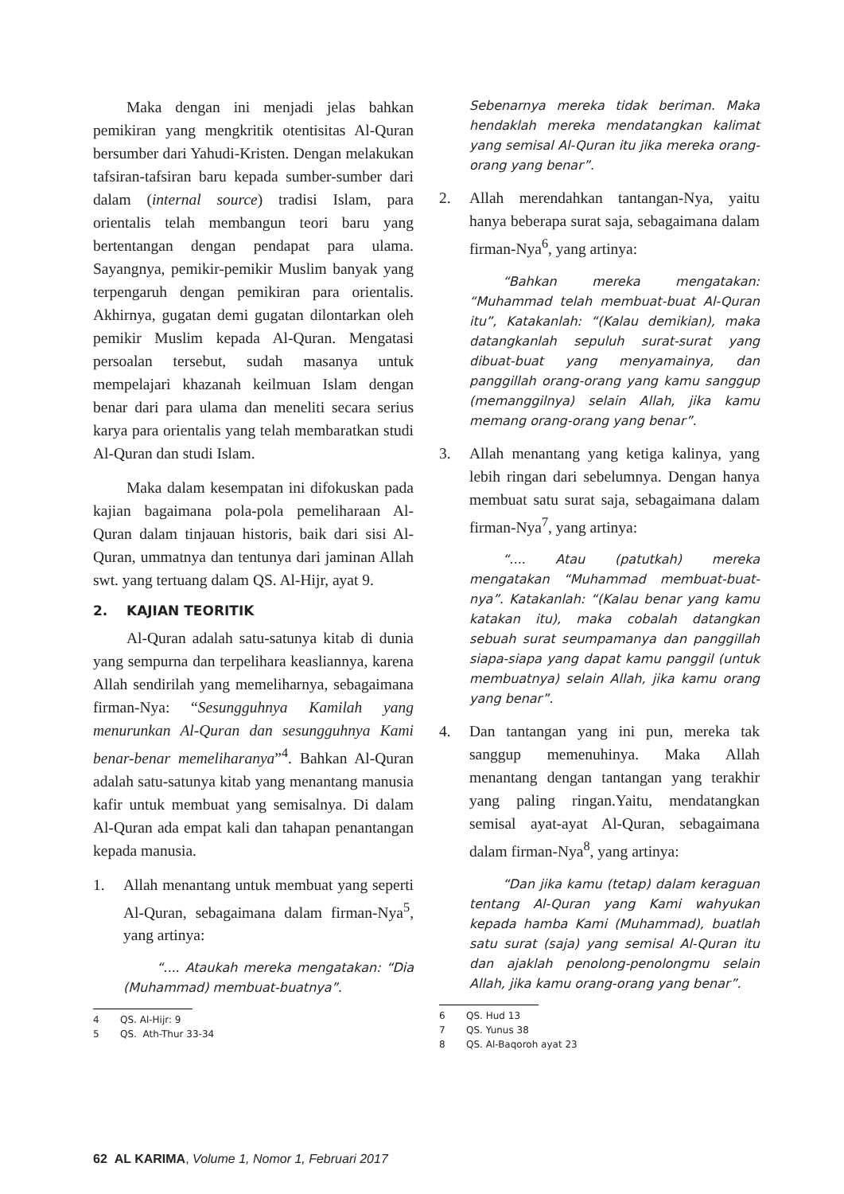Maka dengan ini menjadi jelas bahkan pemikiran yang mengkritik otentisitas Al-Quran bersumber dari Yahudi-Kristen. Dengan melakukan tafsiran-tafsiran baru kepada sumber-sumber dari dalam (internal source) tradisi Islam, para orientalis telah membangun teori baru yang bertentangan dengan pendapat para ulama. Sayangnya, pemikir-pemikir Muslim banyak yang terpengaruh dengan pemikiran para orientalis. Akhirnya, gugatan demi gugatan dilontarkan oleh pemikir Muslim kepada Al-Quran. Mengatasi persoalan tersebut, sudah masanya untuk mempelajari khazanah keilmuan Islam dengan benar dari para ulama dan meneliti secara serius karya para orientalis yang telah membaratkan studi Al-Quran dan studi Islam.
Maka dalam kesempatan ini difokuskan pada kajian bagaimana pola-pola pemeliharaan Al-Quran dalam tinjauan historis, baik dari sisi Al-Quran, ummatnya dan tentunya dari jaminan Allah swt. yang tertuang dalam QS. Al-Hijr, ayat 9.
2. KAJIAN TEORITIK
Al-Quran adalah satu-satunya kitab di dunia yang sempurna dan terpelihara keasliannya, karena Allah sendirilah yang memeliharnya, sebagaimana firman-Nya: “Sesungguhnya Kamilah yang menurunkan Al-Quran dan sesungguhnya Kami benar-benar memeliharanya”<sup>4</sup>. Bahkan Al-Quran adalah satu-satunya kitab yang menantang manusia kafir untuk membuat yang semisalnya. Di dalam Al-Quran ada empat kali dan tahapan penantangan kepada manusia.
1. Allah menantang untuk membuat yang seperti Al-Quran, sebagaimana dalam firman-Nya<sup>5</sup>, yang artinya:
“.... Ataukah mereka mengatakan: “Dia (Muhammad) membuat-buatnya”.
4 QS. Al-Hijr: 9
5 QS. Ath-Thur 33-34
Sebenarnya mereka tidak beriman. Maka hendaklah mereka mendatangkan kalimat yang semisal Al-Quran itu jika mereka orang-orang yang benar”.
2. Allah merendahkan tantangan-Nya, yaitu hanya beberapa surat saja, sebagaimana dalam firman-Nya<sup>6</sup>, yang artinya:
“Bahkan mereka mengatakan: “Muhammad telah membuat-buat Al-Quran itu”, Katakanlah: “(Kalau demikian), maka datangkanlah sepuluh surat-surat yang dibuat-buat yang menyamainya, dan panggillah orang-orang yang kamu sanggup (memanggilnya) selain Allah, jika kamu memang orang-orang yang benar”.
3. Allah menantang yang ketiga kalinya, yang lebih ringan dari sebelumnya. Dengan hanya membuat satu surat saja, sebagaimana dalam firman-Nya<sup>7</sup>, yang artinya:
“.... Atau (patutkah) mereka mengatakan “Muhammad membuat-buat-nya”. Katakanlah: “(Kalau benar yang kamu katakan itu), maka cobalah datangkan sebuah surat seumpamanya dan panggillah siapa-siapa yang dapat kamu panggil (untuk membuatnya) selain Allah, jika kamu orang yang benar”.
4. Dan tantangan yang ini pun, mereka tak sanggup memenuhinya. Maka Allah menantang dengan tantangan yang terakhir yang paling ringan.Yaitu, mendatangkan semisal ayat-ayat Al-Quran, sebagaimana dalam firman-Nya<sup>8</sup>, yang artinya:
“Dan jika kamu (tetap) dalam keraguan tentang Al-Quran yang Kami wahyukan kepada hamba Kami (Muhammad), buatlah satu surat (saja) yang semisal Al-Quran itu dan ajaklah penolong-penolongmu selain Allah, jika kamu orang-orang yang benar”.
6 QS. Hud 13
7 QS. Yunus 38
8 QS. Al-Baqoroh ayat 23
62 AL KARIMA, Volume 1, Nomor 1, Februari 2017